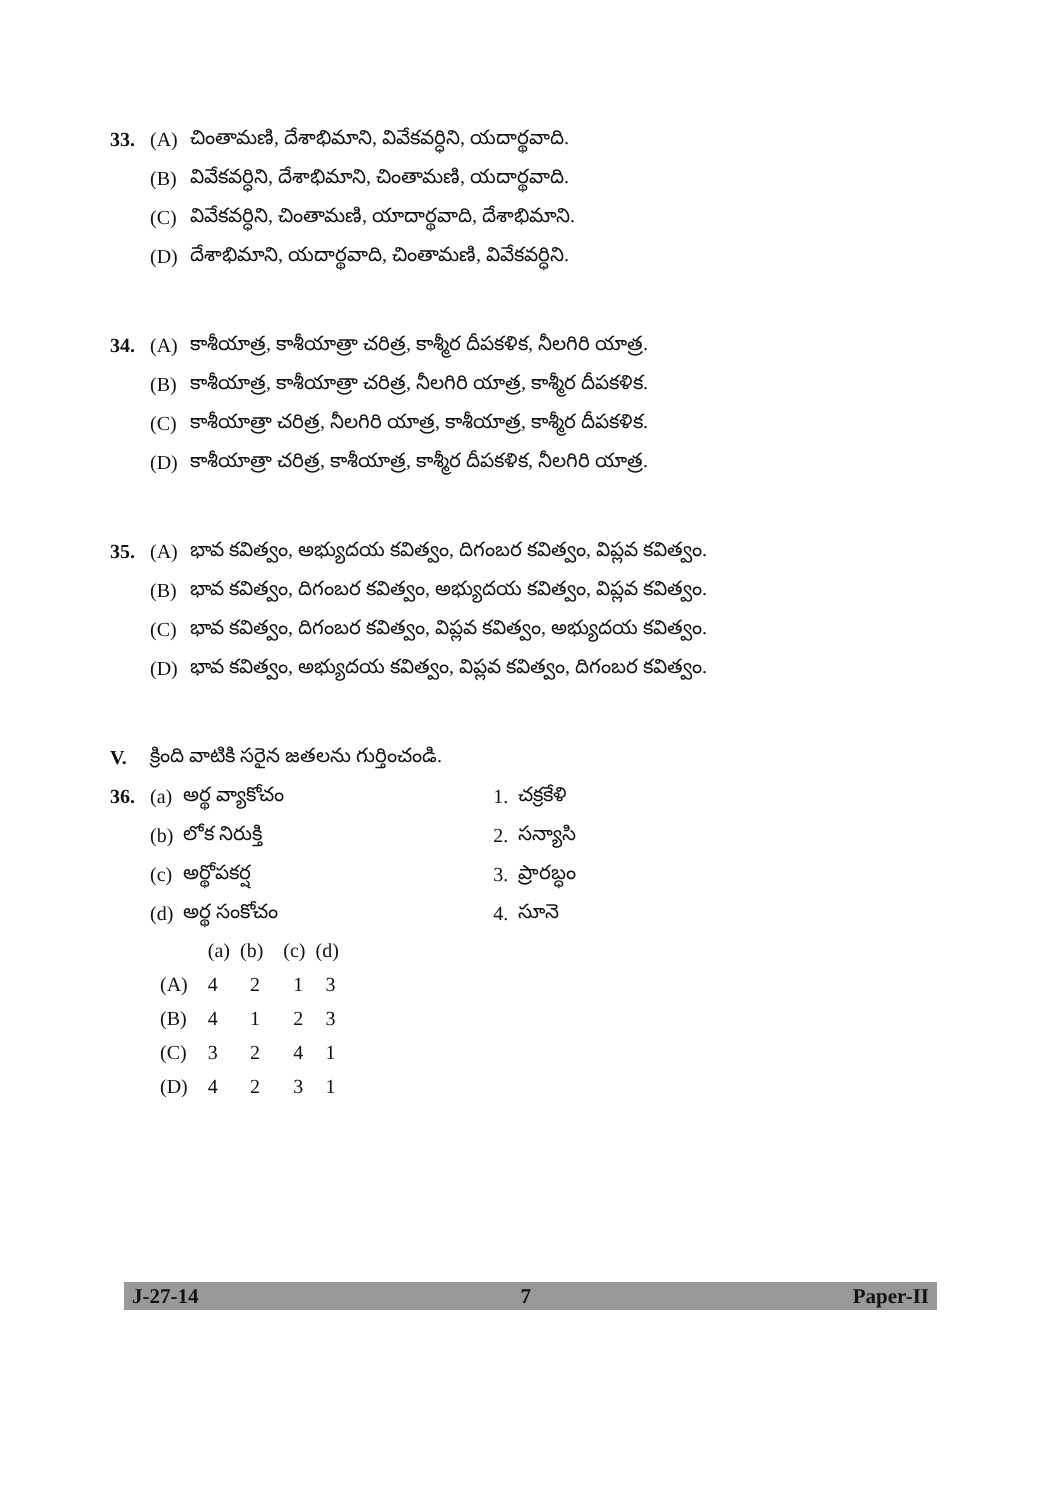33. (A) చింతామణి, దేశాభిమాని, వివేకవర్ధిని, యదార్థవాది.
(B) వివేకవర్ధిని, దేశాభిమాని, చింతామణి, యదార్థవాది.
(C) వివేకవర్ధిని, చింతామణి, యాదార్థవాది, దేశాభిమాని.
(D) దేశాభిమాని, యదార్థవాది, చింతామణి, వివేకవర్ధిని.
34. (A) కాశీయాత్ర, కాశీయాత్రా చరిత్ర, కాశ్మీర దీపకళిక, నీలగిరి యాత్ర.
(B) కాశీయాత్ర, కాశీయాత్రా చరిత్ర, నీలగిరి యాత్ర, కాశ్మీర దీపకళిక.
(C) కాశీయాత్రా చరిత్ర, నీలగిరి యాత్ర, కాశీయాత్ర, కాశ్మీర దీపకళిక.
(D) కాశీయాత్రా చరిత్ర, కాశీయాత్ర, కాశ్మీర దీపకళిక, నీలగిరి యాత్ర.
35. (A) భావ కవిత్వం, అభ్యుదయ కవిత్వం, దిగంబర కవిత్వం, విప్లవ కవిత్వం.
(B) భావ కవిత్వం, దిగంబర కవిత్వం, అభ్యుదయ కవిత్వం, విప్లవ కవిత్వం.
(C) భావ కవిత్వం, దిగంబర కవిత్వం, విప్లవ కవిత్వం, అభ్యుదయ కవిత్వం.
(D) భావ కవిత్వం, అభ్యుదయ కవిత్వం, విప్లవ కవిత్వం, దిగంబర కవిత్వం.
V. క్రింది వాటికి సరైన జతలను గుర్తించండి.
36.
| (a) | అర్థ వ్యాకోచం | 1. | చక్రకేళి |
| (b) | లోక నిరుక్తి | 2. | సన్యాసి |
| (c) | అర్థోపకర్ష | 3. | ప్రారబ్ధం |
| (d) | అర్థ సంకోచం | 4. | సూనె |
| | (a) | (b) | (c) | (d) |
| (A) | 4 | 2 | 1 | 3 |
| (B) | 4 | 1 | 2 | 3 |
| (C) | 3 | 2 | 4 | 1 |
| (D) | 4 | 2 | 3 | 1 |
J-27-14 7 Paper-II